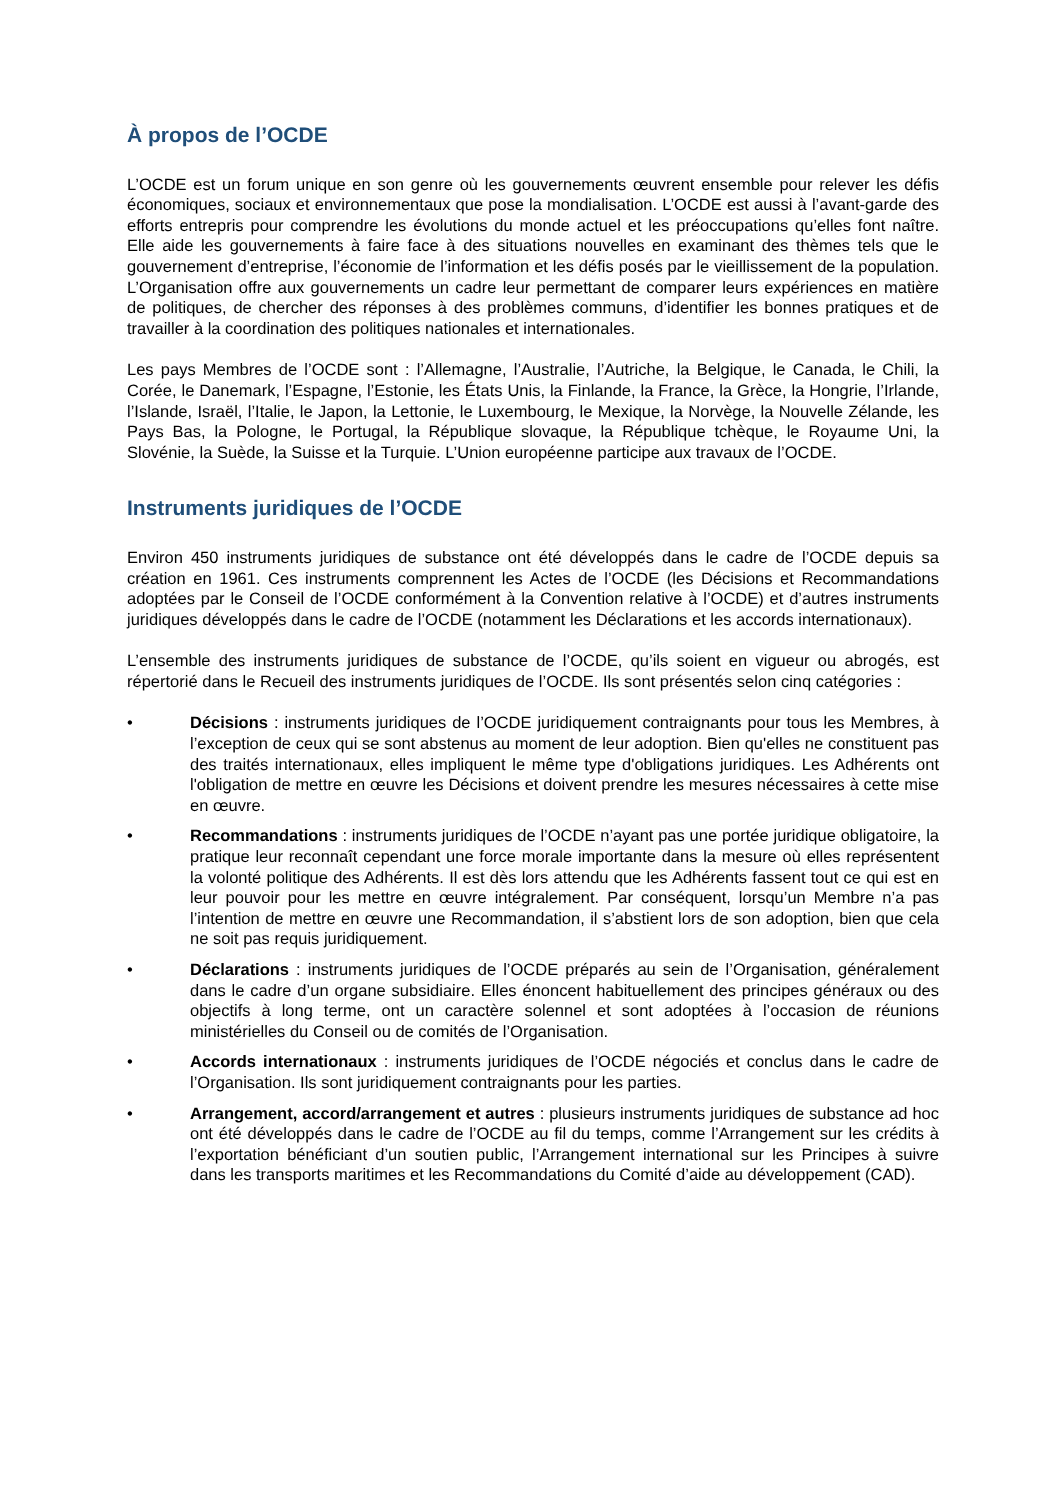À propos de l’OCDE
L’OCDE est un forum unique en son genre où les gouvernements œuvrent ensemble pour relever les défis économiques, sociaux et environnementaux que pose la mondialisation. L’OCDE est aussi à l’avant-garde des efforts entrepris pour comprendre les évolutions du monde actuel et les préoccupations qu’elles font naître. Elle aide les gouvernements à faire face à des situations nouvelles en examinant des thèmes tels que le gouvernement d’entreprise, l’économie de l’information et les défis posés par le vieillissement de la population. L’Organisation offre aux gouvernements un cadre leur permettant de comparer leurs expériences en matière de politiques, de chercher des réponses à des problèmes communs, d’identifier les bonnes pratiques et de travailler à la coordination des politiques nationales et internationales.
Les pays Membres de l’OCDE sont : l’Allemagne, l’Australie, l’Autriche, la Belgique, le Canada, le Chili, la Corée, le Danemark, l’Espagne, l’Estonie, les États Unis, la Finlande, la France, la Grèce, la Hongrie, l’Irlande, l’Islande, Israël, l’Italie, le Japon, la Lettonie, le Luxembourg, le Mexique, la Norvège, la Nouvelle Zélande, les Pays Bas, la Pologne, le Portugal, la République slovaque, la République tchèque, le Royaume Uni, la Slovénie, la Suède, la Suisse et la Turquie. L’Union européenne participe aux travaux de l’OCDE.
Instruments juridiques de l’OCDE
Environ 450 instruments juridiques de substance ont été développés dans le cadre de l’OCDE depuis sa création en 1961. Ces instruments comprennent les Actes de l’OCDE (les Décisions et Recommandations adoptées par le Conseil de l’OCDE conformément à la Convention relative à l’OCDE) et d’autres instruments juridiques développés dans le cadre de l’OCDE (notamment les Déclarations et les accords internationaux).
L’ensemble des instruments juridiques de substance de l’OCDE, qu’ils soient en vigueur ou abrogés, est répertorié dans le Recueil des instruments juridiques de l’OCDE. Ils sont présentés selon cinq catégories :
• Décisions : instruments juridiques de l’OCDE juridiquement contraignants pour tous les Membres, à l’exception de ceux qui se sont abstenus au moment de leur adoption. Bien qu'elles ne constituent pas des traités internationaux, elles impliquent le même type d'obligations juridiques. Les Adhérents ont l'obligation de mettre en œuvre les Décisions et doivent prendre les mesures nécessaires à cette mise en œuvre.
• Recommandations : instruments juridiques de l’OCDE n’ayant pas une portée juridique obligatoire, la pratique leur reconnaît cependant une force morale importante dans la mesure où elles représentent la volonté politique des Adhérents. Il est dès lors attendu que les Adhérents fassent tout ce qui est en leur pouvoir pour les mettre en œuvre intégralement. Par conséquent, lorsqu’un Membre n’a pas l’intention de mettre en œuvre une Recommandation, il s’abstient lors de son adoption, bien que cela ne soit pas requis juridiquement.
• Déclarations : instruments juridiques de l’OCDE préparés au sein de l’Organisation, généralement dans le cadre d’un organe subsidiaire. Elles énoncent habituellement des principes généraux ou des objectifs à long terme, ont un caractère solennel et sont adoptées à l’occasion de réunions ministérielles du Conseil ou de comités de l’Organisation.
• Accords internationaux : instruments juridiques de l’OCDE négociés et conclus dans le cadre de l’Organisation. Ils sont juridiquement contraignants pour les parties.
• Arrangement, accord/arrangement et autres : plusieurs instruments juridiques de substance ad hoc ont été développés dans le cadre de l’OCDE au fil du temps, comme l’Arrangement sur les crédits à l’exportation bénéficiant d’un soutien public, l’Arrangement international sur les Principes à suivre dans les transports maritimes et les Recommandations du Comité d’aide au développement (CAD).